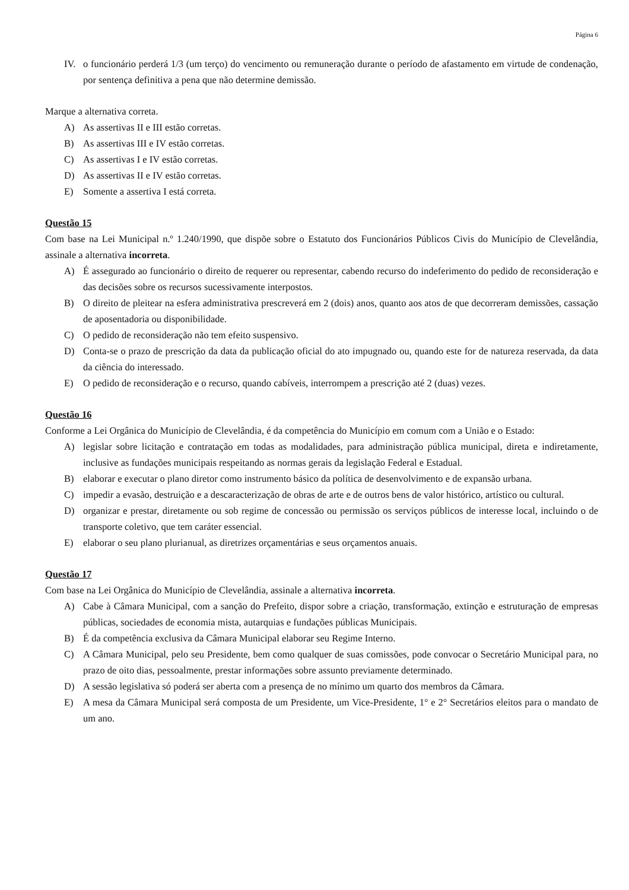Página 6
IV. o funcionário perderá 1/3 (um terço) do vencimento ou remuneração durante o período de afastamento em virtude de condenação, por sentença definitiva a pena que não determine demissão.
Marque a alternativa correta.
A) As assertivas II e III estão corretas.
B) As assertivas III e IV estão corretas.
C) As assertivas I e IV estão corretas.
D) As assertivas II e IV estão corretas.
E) Somente a assertiva I está correta.
Questão 15
Com base na Lei Municipal n.º 1.240/1990, que dispõe sobre o Estatuto dos Funcionários Públicos Civis do Município de Clevelândia, assinale a alternativa incorreta.
A) É assegurado ao funcionário o direito de requerer ou representar, cabendo recurso do indeferimento do pedido de reconsideração e das decisões sobre os recursos sucessivamente interpostos.
B) O direito de pleitear na esfera administrativa prescreverá em 2 (dois) anos, quanto aos atos de que decorreram demissões, cassação de aposentadoria ou disponibilidade.
C) O pedido de reconsideração não tem efeito suspensivo.
D) Conta-se o prazo de prescrição da data da publicação oficial do ato impugnado ou, quando este for de natureza reservada, da data da ciência do interessado.
E) O pedido de reconsideração e o recurso, quando cabíveis, interrompem a prescrição até 2 (duas) vezes.
Questão 16
Conforme a Lei Orgânica do Município de Clevelândia, é da competência do Município em comum com a União e o Estado:
A) legislar sobre licitação e contratação em todas as modalidades, para administração pública municipal, direta e indiretamente, inclusive as fundações municipais respeitando as normas gerais da legislação Federal e Estadual.
B) elaborar e executar o plano diretor como instrumento básico da política de desenvolvimento e de expansão urbana.
C) impedir a evasão, destruição e a descaracterização de obras de arte e de outros bens de valor histórico, artístico ou cultural.
D) organizar e prestar, diretamente ou sob regime de concessão ou permissão os serviços públicos de interesse local, incluindo o de transporte coletivo, que tem caráter essencial.
E) elaborar o seu plano plurianual, as diretrizes orçamentárias e seus orçamentos anuais.
Questão 17
Com base na Lei Orgânica do Município de Clevelândia, assinale a alternativa incorreta.
A) Cabe à Câmara Municipal, com a sanção do Prefeito, dispor sobre a criação, transformação, extinção e estruturação de empresas públicas, sociedades de economia mista, autarquias e fundações públicas Municipais.
B) É da competência exclusiva da Câmara Municipal elaborar seu Regime Interno.
C) A Câmara Municipal, pelo seu Presidente, bem como qualquer de suas comissões, pode convocar o Secretário Municipal para, no prazo de oito dias, pessoalmente, prestar informações sobre assunto previamente determinado.
D) A sessão legislativa só poderá ser aberta com a presença de no mínimo um quarto dos membros da Câmara.
E) A mesa da Câmara Municipal será composta de um Presidente, um Vice-Presidente, 1° e 2° Secretários eleitos para o mandato de um ano.